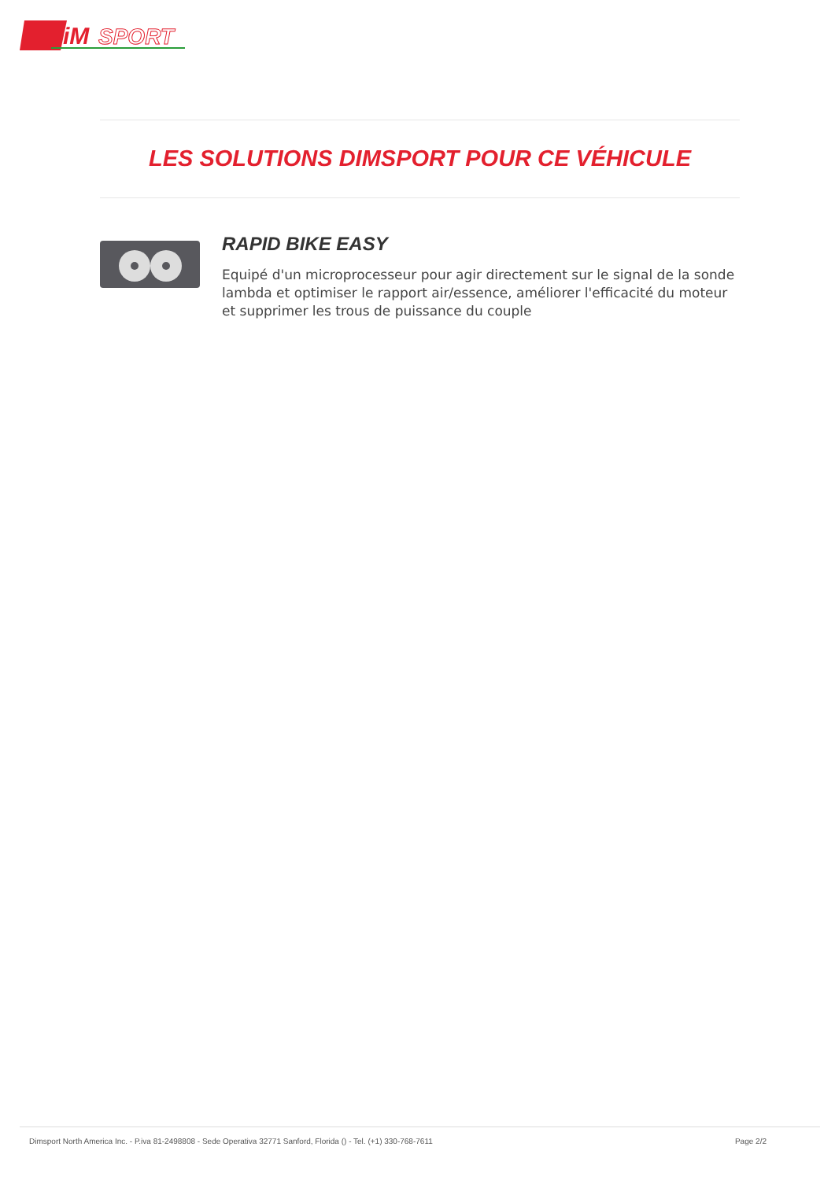iM
SPORT
LES SOLUTIONS DIMSPORT POUR CE VÉHICULE
RAPID BIKE EASY
Equipé d'un microprocesseur pour agir directement sur le signal de la sonde lambda et optimiser le rapport air/essence, améliorer l'efficacité du moteur et supprimer les trous de puissance du couple
Dimsport North America Inc. - P.iva 81-2498808 - Sede Operativa 32771 Sanford, Florida () - Tel. (+1) 330-768-7611 Page 2/2